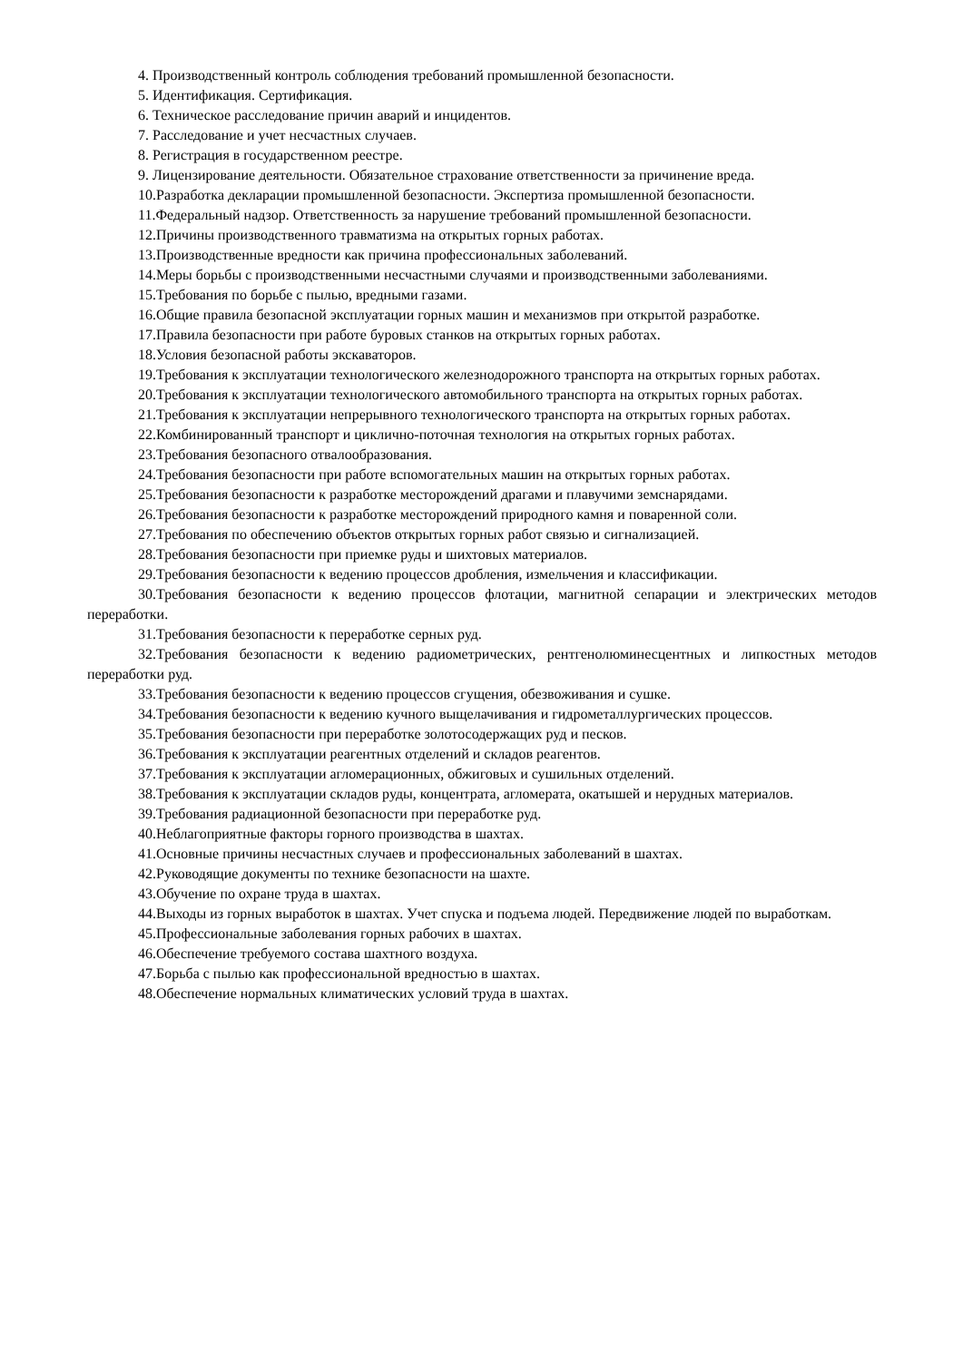4. Производственный контроль соблюдения требований промышленной безопасности.
5. Идентификация. Сертификация.
6. Техническое расследование причин аварий и инцидентов.
7. Расследование и учет несчастных случаев.
8. Регистрация в государственном реестре.
9. Лицензирование деятельности. Обязательное страхование ответственности за причинение вреда.
10.Разработка декларации промышленной безопасности. Экспертиза промышленной безопасности.
11.Федеральный надзор. Ответственность за нарушение требований промышленной безопасности.
12.Причины производственного травматизма на открытых горных работах.
13.Производственные вредности как причина профессиональных заболеваний.
14.Меры борьбы с производственными несчастными случаями и производственными заболеваниями.
15.Требования по борьбе с пылью, вредными газами.
16.Общие правила безопасной эксплуатации горных машин и механизмов при открытой разработке.
17.Правила безопасности при работе буровых станков на открытых горных работах.
18.Условия безопасной работы экскаваторов.
19.Требования к эксплуатации технологического железнодорожного транспорта на открытых горных работах.
20.Требования к эксплуатации технологического автомобильного транспорта на открытых горных работах.
21.Требования к эксплуатации непрерывного технологического транспорта на открытых горных работах.
22.Комбинированный транспорт и циклично-поточная технология на открытых горных работах.
23.Требования безопасного отвалообразования.
24.Требования безопасности при работе вспомогательных машин на открытых горных работах.
25.Требования безопасности к разработке месторождений драгами и плавучими земснарядами.
26.Требования безопасности к разработке месторождений природного камня и поваренной соли.
27.Требования по обеспечению объектов открытых горных работ связью и сигнализацией.
28.Требования безопасности при приемке руды и шихтовых материалов.
29.Требования безопасности к ведению процессов дробления, измельчения и классификации.
30.Требования безопасности к ведению процессов флотации, магнитной сепарации и электрических методов переработки.
31.Требования безопасности к переработке серных руд.
32.Требования безопасности к ведению радиометрических, рентгенолюминесцентных и липкостных методов переработки руд.
33.Требования безопасности к ведению процессов сгущения, обезвоживания и сушке.
34.Требования безопасности к ведению кучного выщелачивания и гидрометаллургических процессов.
35.Требования безопасности при переработке золотосодержащих руд и песков.
36.Требования к эксплуатации реагентных отделений и складов реагентов.
37.Требования к эксплуатации агломерационных, обжиговых и сушильных отделений.
38.Требования к эксплуатации складов руды, концентрата, агломерата, окатышей и нерудных материалов.
39.Требования радиационной безопасности при переработке руд.
40.Неблагоприятные факторы горного производства в шахтах.
41.Основные причины несчастных случаев и профессиональных заболеваний в шахтах.
42.Руководящие документы по технике безопасности на шахте.
43.Обучение по охране труда в шахтах.
44.Выходы из горных выработок в шахтах. Учет спуска и подъема людей. Передвижение людей по выработкам.
45.Профессиональные заболевания горных рабочих в шахтах.
46.Обеспечение требуемого состава шахтного воздуха.
47.Борьба с пылью как профессиональной вредностью в шахтах.
48.Обеспечение нормальных климатических условий труда в шахтах.